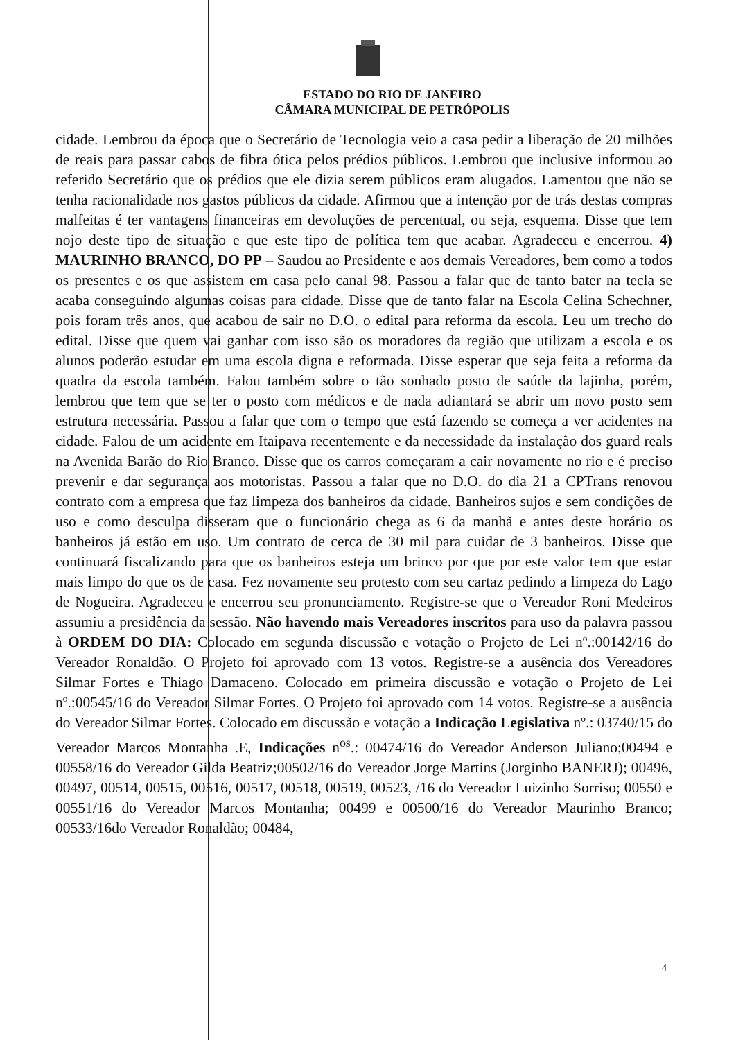ESTADO DO RIO DE JANEIRO
CÂMARA MUNICIPAL DE PETRÓPOLIS
cidade. Lembrou da época que o Secretário de Tecnologia veio a casa pedir a liberação de 20 milhões de reais para passar cabos de fibra ótica pelos prédios públicos. Lembrou que inclusive informou ao referido Secretário que os prédios que ele dizia serem públicos eram alugados. Lamentou que não se tenha racionalidade nos gastos públicos da cidade. Afirmou que a intenção por de trás destas compras malfeitas é ter vantagens financeiras em devoluções de percentual, ou seja, esquema. Disse que tem nojo deste tipo de situação e que este tipo de política tem que acabar. Agradeceu e encerrou. 4) MAURINHO BRANCO, DO PP – Saudou ao Presidente e aos demais Vereadores, bem como a todos os presentes e os que assistem em casa pelo canal 98. Passou a falar que de tanto bater na tecla se acaba conseguindo algumas coisas para cidade. Disse que de tanto falar na Escola Celina Schechner, pois foram três anos, que acabou de sair no D.O. o edital para reforma da escola. Leu um trecho do edital. Disse que quem vai ganhar com isso são os moradores da região que utilizam a escola e os alunos poderão estudar em uma escola digna e reformada. Disse esperar que seja feita a reforma da quadra da escola também. Falou também sobre o tão sonhado posto de saúde da lajinha, porém, lembrou que tem que se ter o posto com médicos e de nada adiantará se abrir um novo posto sem estrutura necessária. Passou a falar que com o tempo que está fazendo se começa a ver acidentes na cidade. Falou de um acidente em Itaipava recentemente e da necessidade da instalação dos guard reals na Avenida Barão do Rio Branco. Disse que os carros começaram a cair novamente no rio e é preciso prevenir e dar segurança aos motoristas. Passou a falar que no D.O. do dia 21 a CPTrans renovou contrato com a empresa que faz limpeza dos banheiros da cidade. Banheiros sujos e sem condições de uso e como desculpa disseram que o funcionário chega as 6 da manhã e antes deste horário os banheiros já estão em uso. Um contrato de cerca de 30 mil para cuidar de 3 banheiros. Disse que continuará fiscalizando para que os banheiros esteja um brinco por que por este valor tem que estar mais limpo do que os de casa. Fez novamente seu protesto com seu cartaz pedindo a limpeza do Lago de Nogueira. Agradeceu e encerrou seu pronunciamento. Registre-se que o Vereador Roni Medeiros assumiu a presidência da sessão. Não havendo mais Vereadores inscritos para uso da palavra passou à ORDEM DO DIA: Colocado em segunda discussão e votação o Projeto de Lei nº.:00142/16 do Vereador Ronaldão. O Projeto foi aprovado com 13 votos. Registre-se a ausência dos Vereadores Silmar Fortes e Thiago Damaceno. Colocado em primeira discussão e votação o Projeto de Lei nº.:00545/16 do Vereador Silmar Fortes. O Projeto foi aprovado com 14 votos. Registre-se a ausência do Vereador Silmar Fortes. Colocado em discussão e votação a Indicação Legislativa nº.: 03740/15 do Vereador Marcos Montanha .E, Indicações n<sup>os</sup>.: 00474/16 do Vereador Anderson Juliano;00494 e 00558/16 do Vereador Gilda Beatriz;00502/16 do Vereador Jorge Martins (Jorginho BANERJ); 00496, 00497, 00514, 00515, 00516, 00517, 00518, 00519, 00523, /16 do Vereador Luizinho Sorriso; 00550 e 00551/16 do Vereador Marcos Montanha; 00499 e 00500/16 do Vereador Maurinho Branco; 00533/16do Vereador Ronaldão; 00484,
4